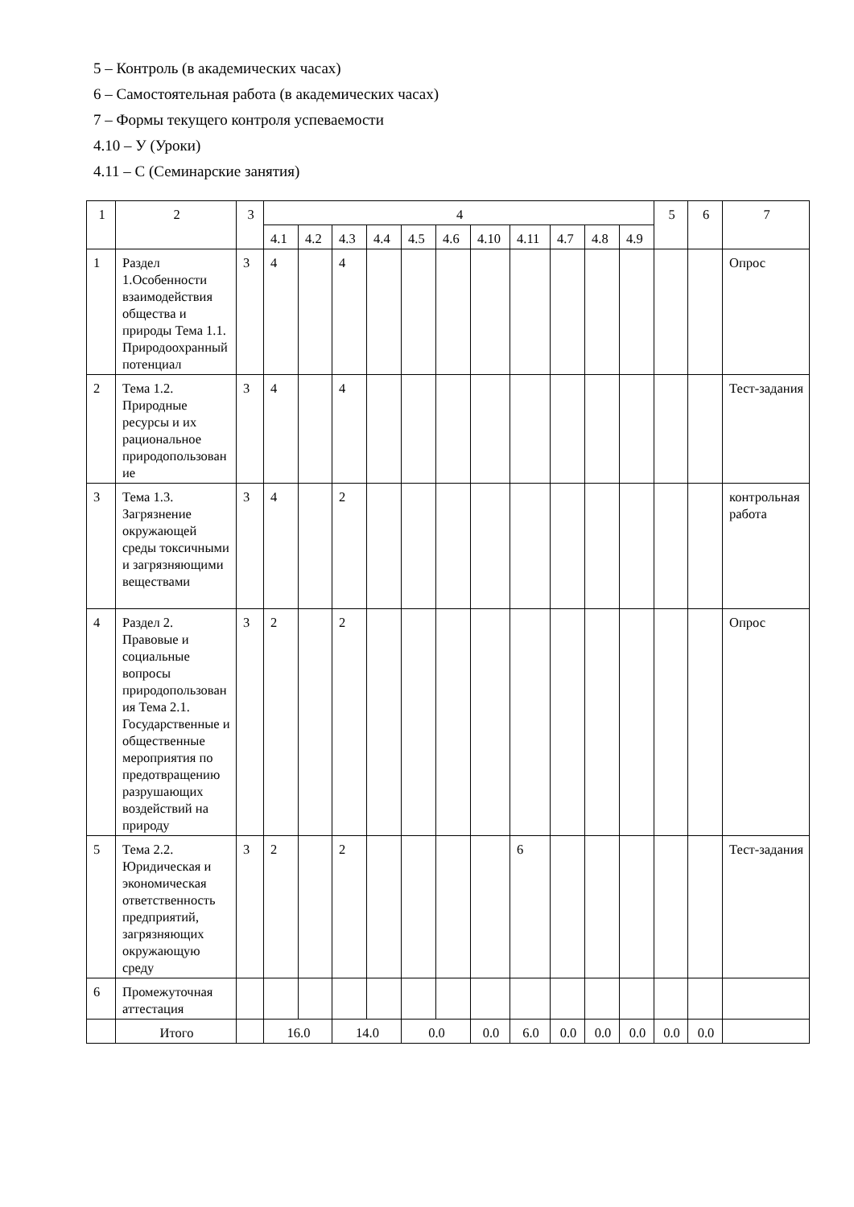5 – Контроль (в академических часах)
6 – Самостоятельная работа (в академических часах)
7 – Формы текущего контроля успеваемости
4.10 – У (Уроки)
4.11 – С (Семинарские занятия)
| 1 | 2 | 3 | 4 | | | | | | | | | | | 5 | 6 | 7 |
| | | | 4.1 | 4.2 | 4.3 | 4.4 | 4.5 | 4.6 | 4.10 | 4.11 | 4.7 | 4.8 | 4.9 | | | |
| 1 | Раздел 1.Особенности взаимодействия общества и природы Тема 1.1. Природоохранный потенциал | 3 | 4 | | 4 | | | | | | | | | | | Опрос |
| 2 | Тема 1.2. Природные ресурсы и их рациональное природопользование | 3 | 4 | | 4 | | | | | | | | | | | Тест-задания |
| 3 | Тема 1.3. Загрязнение окружающей среды токсичными и загрязняющими веществами | 3 | 4 | | 2 | | | | | | | | | | | контрольная работа |
| 4 | Раздел 2. Правовые и социальные вопросы природопользования Тема 2.1. Государственные и общественные мероприятия по предотвращению разрушающих воздействий на природу | 3 | 2 | | 2 | | | | | | | | | | | Опрос |
| 5 | Тема 2.2. Юридическая и экономическая ответственность предприятий, загрязняющих окружающую среду | 3 | 2 | | 2 | | | | | 6 | | | | | | Тест-задания |
| 6 | Промежуточная аттестация | | | | | | | | | | | | | | | |
| | Итого | | 16.0 | | 14.0 | | 0.0 | | 0.0 | 6.0 | 0.0 | 0.0 | 0.0 | 0.0 | 0.0 | |